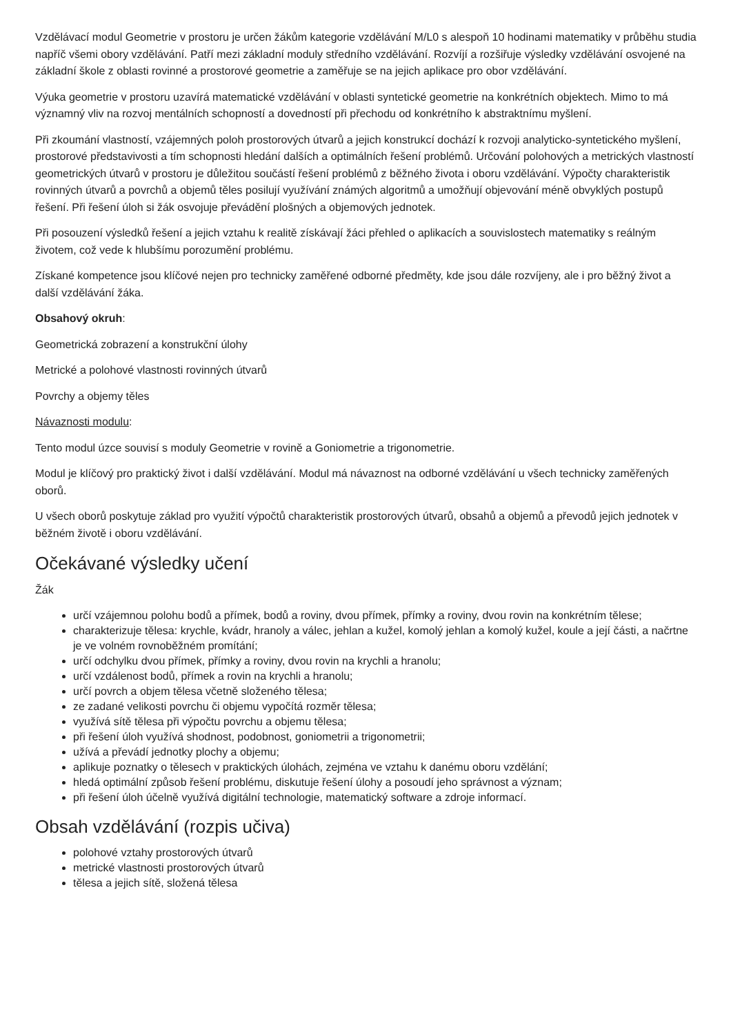Vzdělávací modul Geometrie v prostoru je určen žákům kategorie vzdělávání M/L0 s alespoň 10 hodinami matematiky v průběhu studia napříč všemi obory vzdělávání. Patří mezi základní moduly středního vzdělávání. Rozvíjí a rozšiřuje výsledky vzdělávání osvojené na základní škole z oblasti rovinné a prostorové geometrie a zaměřuje se na jejich aplikace pro obor vzdělávání.
Výuka geometrie v prostoru uzavírá matematické vzdělávání v oblasti syntetické geometrie na konkrétních objektech. Mimo to má významný vliv na rozvoj mentálních schopností a dovedností při přechodu od konkrétního k abstraktnímu myšlení.
Při zkoumání vlastností, vzájemných poloh prostorových útvarů a jejich konstrukcí dochází k rozvoji analyticko-syntetického myšlení, prostorové představivosti a tím schopnosti hledání dalších a optimálních řešení problémů. Určování polohových a metrických vlastností geometrických útvarů v prostoru je důležitou součástí řešení problémů z běžného života i oboru vzdělávání. Výpočty charakteristik rovinných útvarů a povrchů a objemů těles posilují využívání známých algoritmů a umožňují objevování méně obvyklých postupů řešení. Při řešení úloh si žák osvojuje převádění plošných a objemových jednotek.
Při posouzení výsledků řešení a jejich vztahu k realitě získávají žáci přehled o aplikacích a souvislostech matematiky s reálným životem, což vede k hlubšímu porozumění problému.
Získané kompetence jsou klíčové nejen pro technicky zaměřené odborné předměty, kde jsou dále rozvíjeny, ale i pro běžný život a další vzdělávání žáka.
Obsahový okruh:
Geometrická zobrazení a konstrukční úlohy
Metrické a polohové vlastnosti rovinných útvarů
Povrchy a objemy těles
Návaznosti modulu:
Tento modul úzce souvisí s moduly Geometrie v rovině a Goniometrie a trigonometrie.
Modul je klíčový pro praktický život i další vzdělávání. Modul má návaznost na odborné vzdělávání u všech technicky zaměřených oborů.
U všech oborů poskytuje základ pro využití výpočtů charakteristik prostorových útvarů, obsahů a objemů a převodů jejich jednotek v běžném životě i oboru vzdělávání.
Očekávané výsledky učení
Žák
určí vzájemnou polohu bodů a přímek, bodů a roviny, dvou přímek, přímky a roviny, dvou rovin na konkrétním tělese;
charakterizuje tělesa: krychle, kvádr, hranoly a válec, jehlan a kužel, komolý jehlan a komolý kužel, koule a její části, a načrtne je ve volném rovnoběžném promítání;
určí odchylku dvou přímek, přímky a roviny, dvou rovin na krychli a hranolu;
určí vzdálenost bodů, přímek a rovin na krychli a hranolu;
určí povrch a objem tělesa včetně složeného tělesa;
ze zadané velikosti povrchu či objemu vypočítá rozměr tělesa;
využívá sítě tělesa při výpočtu povrchu a objemu tělesa;
při řešení úloh využívá shodnost, podobnost, goniometrii a trigonometrii;
užívá a převádí jednotky plochy a objemu;
aplikuje poznatky o tělesech v praktických úlohách, zejména ve vztahu k danému oboru vzdělání;
hledá optimální způsob řešení problému, diskutuje řešení úlohy a posoudí jeho správnost a význam;
při řešení úloh účelně využívá digitální technologie, matematický software a zdroje informací.
Obsah vzdělávání (rozpis učiva)
polohové vztahy prostorových útvarů
metrické vlastnosti prostorových útvarů
tělesa a jejich sítě, složená tělesa